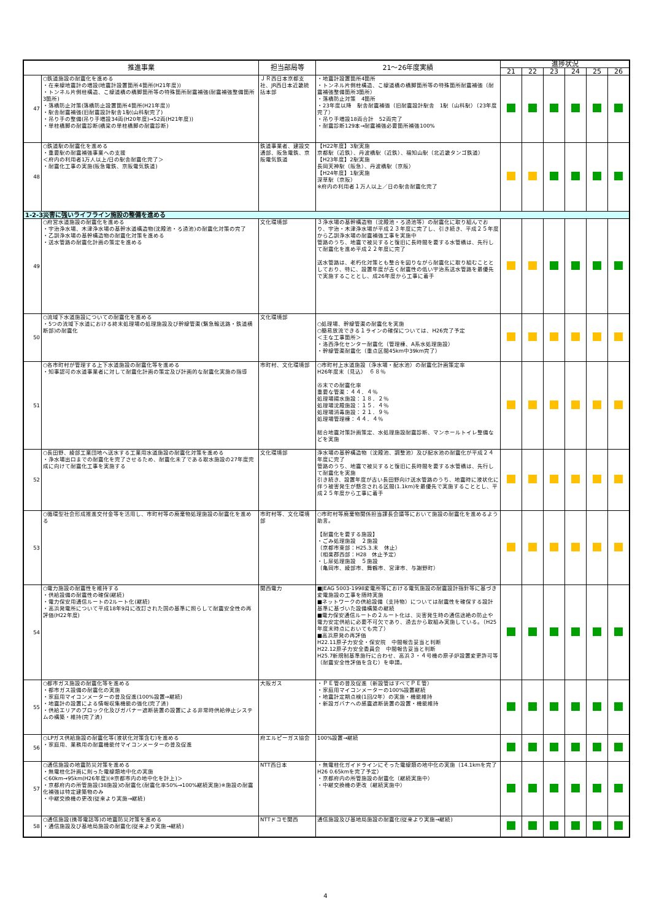| 推進事業 | | 担当部局等 | 21～26年度実績 | 進捗状況 | | | | | |
| --- | --- | --- | --- | --- | --- | --- | --- | --- | --- |
| | | | | 21 | 22 | 23 | 24 | 25 | 26 |
| 47 | ○鉄道施設の耐震化を進める ・在来線地震計の増設(地震計設置箇所4箇所(H21年度)) ・トンネル片側柱構造、こ線道橋の橋脚箇所等の特殊箇所耐震補強(耐震補強整備箇所3箇所) ・落橋防止対策(落橋防止設置箇所4箇所(H21年度)) ・駅舎耐震補強(旧耐震設計駅舎1駅(山科駅完了) ・吊り手の整備(吊り手増設34両(H20年度)→52両(H21年度)) ・単柱橋脚の耐震診断(橋梁の単柱橋脚の耐震診断) | ＪＲ西日本京都支社、JR西日本近畿統括本部 | ・地震計設置箇所4箇所 ・トンネル片側柱構造、こ線道橋の橋脚箇所等の特殊箇所耐震補強（耐震補強整備箇所3箇所） ・落橋防止対策 4箇所 ・23年度以降 駅舎耐震補強（旧耐震設計駅舎 1駅（山科駅）（23年度完了） ・吊り手増設18両合計 52両完了 ・耐震診断129本→耐震補強必要箇所補強100% | | | | | | |
| 48 | ○鉄道駅の耐震化を進める ・重要駅の耐震補強事業への支援 ＜府内の利用者1万人以上/日の駅舎耐震化完了＞ ・耐震化工事の実施(阪急電鉄、京阪電気鉄道) | 鉄道事業者、建設交通部、阪急電鉄、京阪電気鉄道 | 【H22年度】3駅実施 京都駅（近鉄）、丹波橋駅（近鉄）、福知山駅（北近畿タンゴ鉄道） 【H23年度】2駅実施 長岡天神駅（阪急）、丹波橋駅（京阪） 【H24年度】1駅実施 深草駅（京阪） ※府内の利用者１万人以上／日の駅舎耐震化完了 | | | | | | |
| 1-2-3災害に強いライフライン施設の整備を進める | | | | | | | | | |
| 49 | ○府営水道施設の耐震化を進める ・宇治浄水場、木津浄水場の基幹水道構造物(沈殿池・ろ過池)の耐震化対策の完了 ・乙訓浄水場の基幹構造物の耐震化対策を進める ・送水管路の耐震化計画の策定を進める | 文化環境部 | ３浄水場の基幹構造物（沈殿池・ろ過池等）の耐震化に取り組んでおり、宇治・木津浄水場が平成２３年度に完了し、引き続き、平成２５年度から乙訓浄水場の耐震補強工事を実施中 管路のうち、地震で被災すると復旧に長時間を要する水管橋は、先行して耐震化を進め平成２２年度に完了 送水管路は、老朽化対策とも整合を図りながら耐震化に取り組むこととしており、特に、設置年度が古く耐震性の低い宇治系送水管路を最優先で実施することとし、成26年度から工事に着手 | | | | | | |
| 50 | ○流域下水道施設についての耐震化を進める ・5つの流域下水道における終末処理場の処理施設及び幹線管渠(緊急輸送路・鉄道横断部)の耐震化 | 文化環境部 | ○処理場、幹線管渠の耐震化を実施 ○簡易放流できる１ラインの確保については、H26完了予定 ＜主な工事箇所＞ ・洛西浄化センター耐震化（管理棟、A系水処理施設） ・幹線管渠耐震化（重点区間45km中39km完了） | | | | | | |
| 51 | ○各市町村が管理する上下水道施設の耐震化等を進める ・知事認可の水道事業者に対して耐震化計画の策定及び計画的な耐震化実施の指導 | 市町村、文化環境部 | ○市町村上水道施設（浄水場・配水池）の耐震化計画策定率 H26年度末（見込） ６８％ ㉕末での耐震化率 重要な管渠：４４．４％ 処理場揚水施設：１８．２％ 処理場沈殿施設：１５．４％ 処理場消毒施設：２１．９％ 処理場管理棟：４４．４％ 総合地震対策計画策定、水処理施設耐震診断、マンホールトイレ整備などを実施 | | | | | | |
| 52 | ○長田野、綾部工業団地へ送水する工業用水道施設の耐震化対策を進める ・浄水場出口までの耐震化を完了させるため、耐震化未了である取水施設の27年度完成に向けて耐震化工事を実施する | 文化環境部 | 浄水場の基幹構造物（沈殿池、調整池）及び配水池の耐震化が平成２４年度に完了 管路のうち、地震で被災すると復旧に長時間を要する水管橋は、先行して耐震化を実施 引き続き、設置年度が古い長田野向け送水管路のうち、地震時に液状化に伴う被害発生が懸念される区間(1.1km)を最優先で実施することとし、平成２５年度から工事に着手 | | | | | | |
| 53 | ○循環型社会形成推進交付金等を活用し、市町村等の廃棄物処理施設の耐震化を進める | 市町村等、文化環境部 | ○市町村等廃棄物関係担当課長会議等において施設の耐震化を進めるよう助言。 【耐震化を要する施設】 ・ごみ処理施設 ２施設 （京都市東部：H25.3.末 休止） （相楽郡西部：H28 休止予定） ・し尿処理施設 ５施設 （亀岡市、綾部市、舞鶴市、宮津市、与謝野町） | | | | | | |
| 54 | ○電力施設の耐震性を維持する ・供給設備の耐震性の確保(継続) ・電力保安用通信ルートの2ルート化(継続) ・高浜発電所について平成18年9月に改訂された国の基準に照らして耐震安全性の再評価(H22年度) | 関西電力 | ■JEAG 5003-1998変電所等における電気施設の耐震設計指針等に基づき変電施設の工事を随時実施 ■ネットワークの供給設備（支持物）については耐震性を確保する設計基準に基づいた設備構築の継続 ■電力保安通信ルートの２ルート化は、災害発生時の通信途絶の防止や電力安定供給に必要不可欠であり、過去から取組み実施している。（H25年度末時点においても完了） ■高浜原発の再評価 H22.11原子力安全・保安院 中間報告妥当と判断 H22.12原子力安全委員会 中間報告妥当と判断 H25.7新規制基準施行に合わせ、高浜３・４号機の原子炉設置変更許可等（耐震安全性評価を含む）を申請。 | | | | | | |
| 55 | ○都市ガス施設の耐震化等を進める ・都市ガス設備の耐震化の実施 ・家庭用マイコンメーターの普及促進(100%設置→継続) ・地震計の設置による情報収集機能の強化(完了済) ・供給エリアのブロック化及びガバナー遮断装置の設置による非常時供給停止システムの構築・維持(完了済) | 大阪ガス | ・ＰＥ管の普及促進（新設管はすべてＰＥ管） ・家庭用マイコンメーターの100%設置継続 ・地震計定期点検(1回/2年）の実施・機能維持 ・新設ガバナへの感震遮断装置の設置・機能維持 | | | | | | |
| 56 | ○LPガス供給施設の耐震化等(液状化対策含む)を進める ・家庭用、業務用の耐震機能付マイコンメーターの普及促進 | 府エルピーガス協会 | 100%設置→継続 | | | | | | |
| 57 | ○通信施設の地震防災対策を進める ・無電柱化計画に則った電線類地中化の実施 ＜60km→95km(H26年度)(※京都市内の地中化を計上)＞ ・京都府内の所管施設(38施設)の耐震化(耐震化率50%→100%継続実施)※施設の耐震化補強は特定建築物のみ ・中継交換機の更改(従来より実施→継続) | NTT西日本 | ・無電柱化ガイドラインにそった電線類の地中化の実施（14.1kmを完了 H26 0.65kmを完了予定） ・京都府内の所管施設の耐震化（継続実施中） ・中継交換機の更改（継続実施中） | | | | | | |
| 58 | ○通信施設(携帯電話等)の地震防災対策を進める ・通信施設及び基地局施設の耐震化(従来より実施→継続) | NTTドコモ関西 | 通信施設及び基地局施設の耐震化(従来より実施→継続) | | | | | | |
4